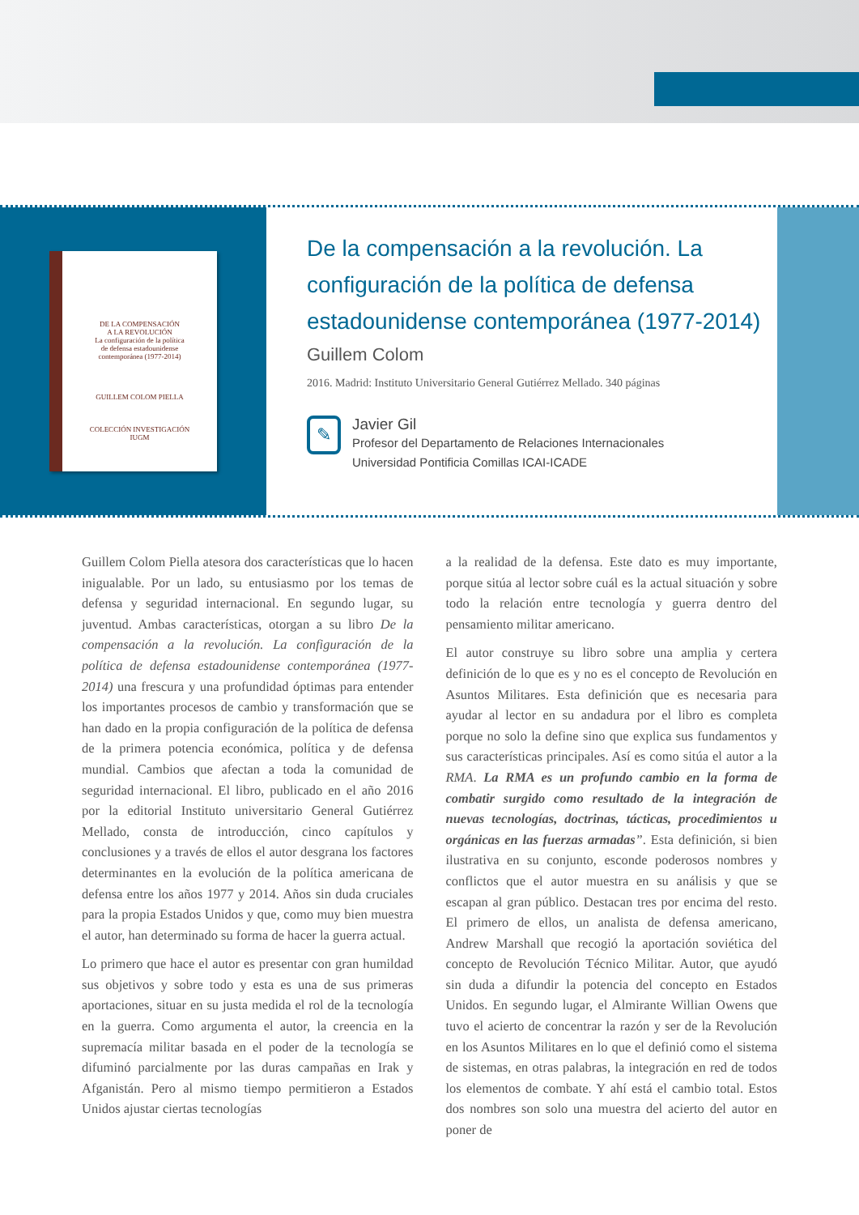DE LA COMPENSACIÓN
A LA REVOLUCIÓN
La configuración de la política
de defensa estadounidense
contemporánea (1977-2014)
GUILLEM COLOM PIELLA
COLECCIÓN INVESTIGACIÓN
IUGM
De la compensación a la revolución. La configuración de la política de defensa estadounidense contemporánea (1977-2014)
Guillem Colom
2016. Madrid: Instituto Universitario General Gutiérrez Mellado. 340 páginas
✎
Javier Gil
Profesor del Departamento de Relaciones Internacionales
Universidad Pontificia Comillas ICAI-ICADE
Guillem Colom Piella atesora dos características que lo hacen inigualable. Por un lado, su entusiasmo por los temas de defensa y seguridad internacional. En segundo lugar, su juventud. Ambas características, otorgan a su libro De la compensación a la revolución. La configuración de la política de defensa estadounidense contemporánea (1977-2014) una frescura y una profundidad óptimas para entender los importantes procesos de cambio y transformación que se han dado en la propia configuración de la política de defensa de la primera potencia económica, política y de defensa mundial. Cambios que afectan a toda la comunidad de seguridad internacional. El libro, publicado en el año 2016 por la editorial Instituto universitario General Gutiérrez Mellado, consta de introducción, cinco capítulos y conclusiones y a través de ellos el autor desgrana los factores determinantes en la evolución de la política americana de defensa entre los años 1977 y 2014. Años sin duda cruciales para la propia Estados Unidos y que, como muy bien muestra el autor, han determinado su forma de hacer la guerra actual.
Lo primero que hace el autor es presentar con gran humildad sus objetivos y sobre todo y esta es una de sus primeras aportaciones, situar en su justa medida el rol de la tecnología en la guerra. Como argumenta el autor, la creencia en la supremacía militar basada en el poder de la tecnología se difuminó parcialmente por las duras campañas en Irak y Afganistán. Pero al mismo tiempo permitieron a Estados Unidos ajustar ciertas tecnologías
a la realidad de la defensa. Este dato es muy importante, porque sitúa al lector sobre cuál es la actual situación y sobre todo la relación entre tecnología y guerra dentro del pensamiento militar americano.
El autor construye su libro sobre una amplia y certera definición de lo que es y no es el concepto de Revolución en Asuntos Militares. Esta definición que es necesaria para ayudar al lector en su andadura por el libro es completa porque no solo la define sino que explica sus fundamentos y sus características principales. Así es como sitúa el autor a la RMA. La RMA es un profundo cambio en la forma de combatir surgido como resultado de la integración de nuevas tecnologías, doctrinas, tácticas, procedimientos u orgánicas en las fuerzas armadas”. Esta definición, si bien ilustrativa en su conjunto, esconde poderosos nombres y conflictos que el autor muestra en su análisis y que se escapan al gran público. Destacan tres por encima del resto. El primero de ellos, un analista de defensa americano, Andrew Marshall que recogió la aportación soviética del concepto de Revolución Técnico Militar. Autor, que ayudó sin duda a difundir la potencia del concepto en Estados Unidos. En segundo lugar, el Almirante Willian Owens que tuvo el acierto de concentrar la razón y ser de la Revolución en los Asuntos Militares en lo que el definió como el sistema de sistemas, en otras palabras, la integración en red de todos los elementos de combate. Y ahí está el cambio total. Estos dos nombres son solo una muestra del acierto del autor en poner de